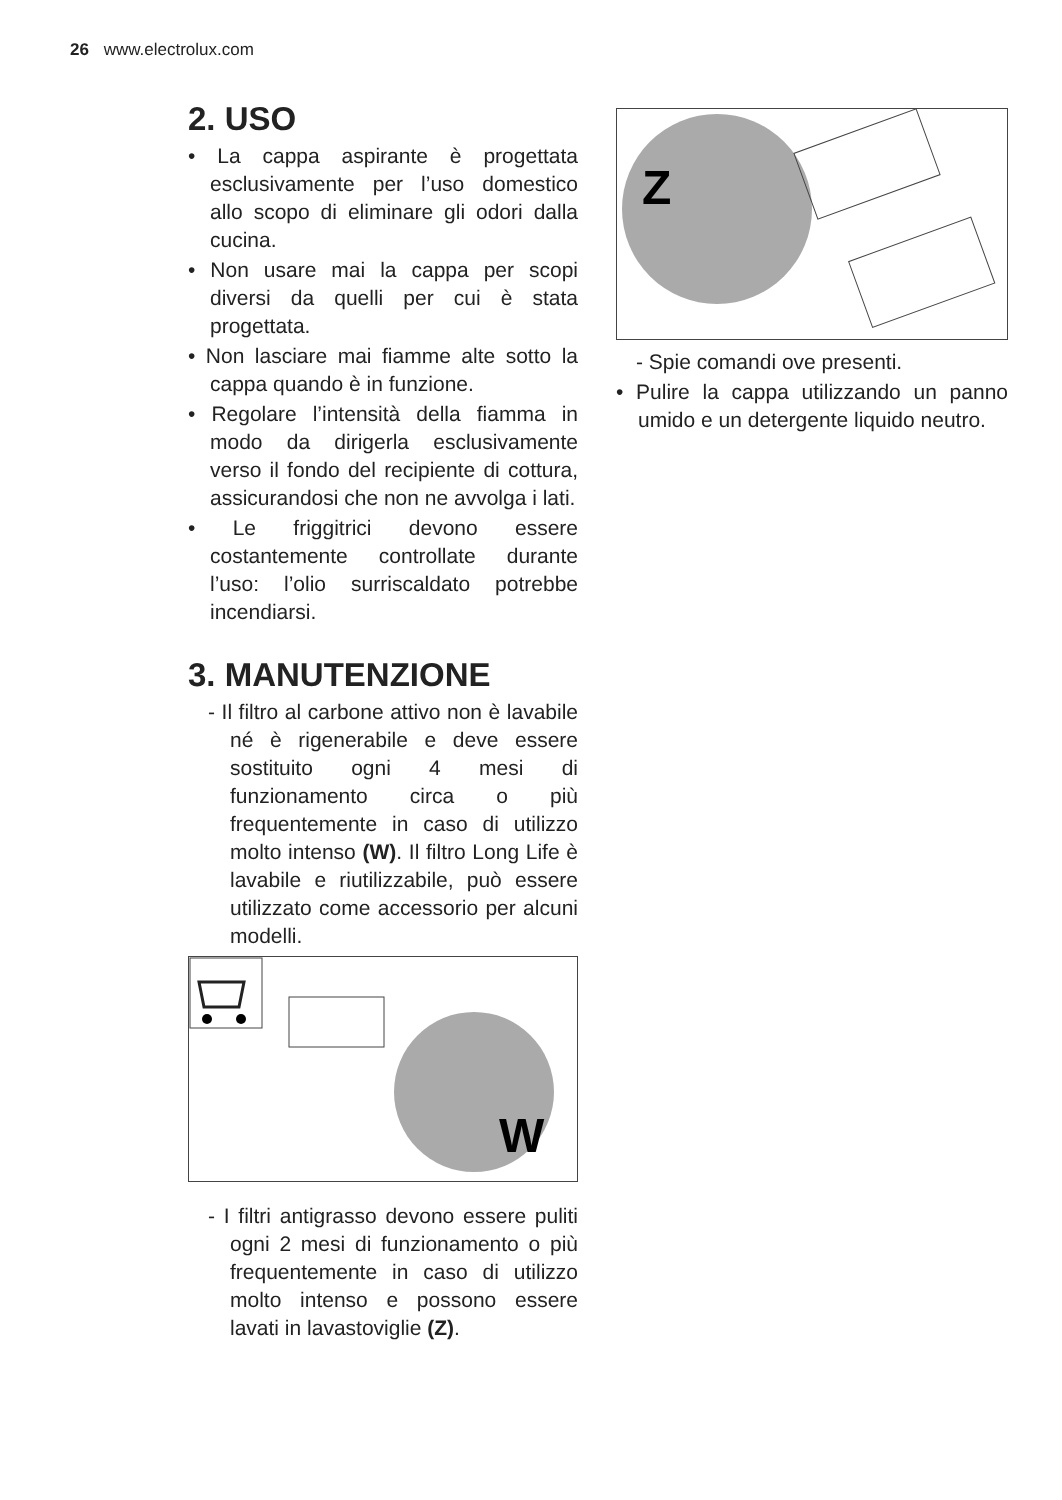26 www.electrolux.com
2. USO
• La cappa aspirante è progettata esclusivamente per l’uso domestico allo scopo di eliminare gli odori dalla cucina.
• Non usare mai la cappa per scopi diversi da quelli per cui è stata progettata.
• Non lasciare mai fiamme alte sotto la cappa quando è in funzione.
• Regolare l’intensità della fiamma in modo da dirigerla esclusivamente verso il fondo del recipiente di cottura, assicurandosi che non ne avvolga i lati.
• Le friggitrici devono essere costantemente controllate durante l’uso: l’olio surriscaldato potrebbe incendiarsi.
3. MANUTENZIONE
- Il filtro al carbone attivo non è lavabile né è rigenerabile e deve essere sostituito ogni 4 mesi di funzionamento circa o più frequentemente in caso di utilizzo molto intenso (W). Il filtro Long Life è lavabile e riutilizzabile, può essere utilizzato come accessorio per alcuni modelli.
W
- I filtri antigrasso devono essere puliti ogni 2 mesi di funzionamento o più frequentemente in caso di utilizzo molto intenso e possono essere lavati in lavastoviglie (Z).
Z
- Spie comandi ove presenti.
• Pulire la cappa utilizzando un panno umido e un detergente liquido neutro.